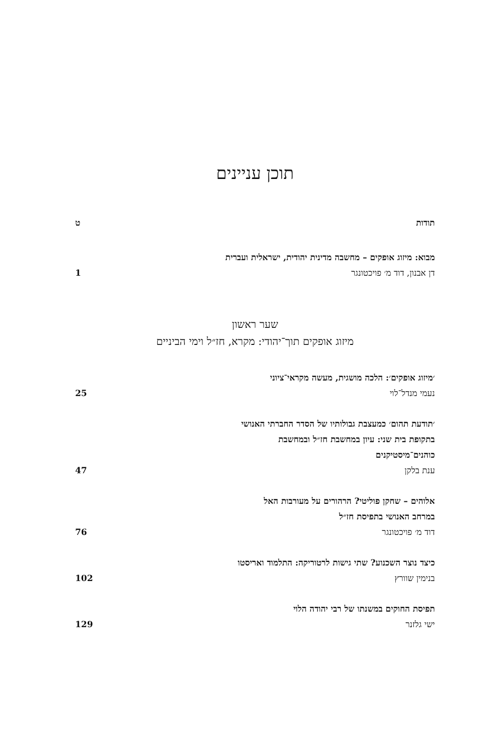תוכן עניינים
תודות
ט
מבוא: מיזוג אופקים – מחשבה מדינית יהודית, ישראלית ועברית
דן אבנון, דוד מ׳ פויכטונגר
1
שער ראשון
מיזוג אופקים תוך־יהודי: מקרא, חז״ל וימי הביניים
׳מיזוג אופקים׳: הלכה מושגית, מעשה מקראי־ציוני
נעמי מנדל־לוי
25
׳תודעת תהום׳ כמעצבת גבולותיו של הסדר החברתי האנושי
בתקופת בית שני: עיון במחשבת חז״ל ובמחשבת
כוהנים־מיסטיקנים
ענת בלקן
47
אלוהים – שחקן פוליטי? הרהורים על מעורבות האל
במרחב האנושי בתפיסת חז״ל
דוד מ׳ פויכטונגר
76
כיצד נוצר השכנוע? שתי גישות לרטוריקה: התלמוד ואריסטו
בנימין שוורץ
102
תפיסת החוקים במשנתו של רבי יהודה הלוי
ישי גלזנר
129